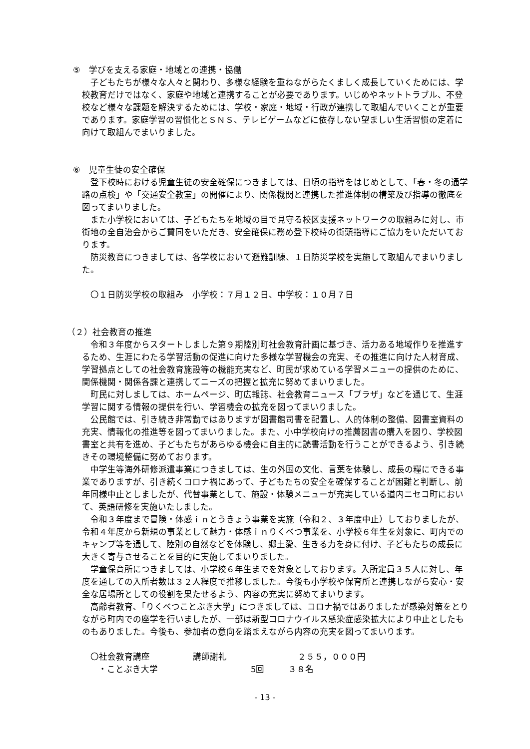⑤　学びを支える家庭・地域との連携・協働
子どもたちが様々な人々と関わり、多様な経験を重ねながらたくましく成長していくためには、学校教育だけではなく、家庭や地域と連携することが必要であります。いじめやネットトラブル、不登校など様々な課題を解決するためには、学校・家庭・地域・行政が連携して取組んでいくことが重要であります。家庭学習の習慣化とＳＮＳ、テレビゲームなどに依存しない望ましい生活習慣の定着に向けて取組んでまいりました。
⑥　児童生徒の安全確保
登下校時における児童生徒の安全確保につきましては、日頃の指導をはじめとして、「春・冬の通学路の点検」や「交通安全教室」の開催により、関係機関と連携した推進体制の構築及び指導の徹底を図ってまいりました。
また小学校においては、子どもたちを地域の目で見守る校区支援ネットワークの取組みに対し、市街地の全自治会からご賛同をいただき、安全確保に務め登下校時の街頭指導にご協力をいただいております。
防災教育につきましては、各学校において避難訓練、１日防災学校を実施して取組んでまいりました。
〇１日防災学校の取組み　小学校：７月１２日、中学校：１０月７日
（２）社会教育の推進
令和３年度からスタートしました第９期陸別町社会教育計画に基づき、活力ある地域作りを推進するため、生涯にわたる学習活動の促進に向けた多様な学習機会の充実、その推進に向けた人材育成、学習拠点としての社会教育施設等の機能充実など、町民が求めている学習メニューの提供のために、関係機関・関係各課と連携してニーズの把握と拡充に努めてまいりました。
町民に対しましては、ホームページ、町広報誌、社会教育ニュース「プラザ」などを通じて、生涯学習に関する情報の提供を行い、学習機会の拡充を図ってまいりました。
公民館では、引き続き非常勤ではありますが図書館司書を配置し、人的体制の整備、図書室資料の充実、情報化の推進等を図ってまいりました。また、小中学校向けの推薦図書の購入を図り、学校図書室と共有を進め、子どもたちがあらゆる機会に自主的に読書活動を行うことができるよう、引き続きその環境整備に努めております。
中学生等海外研修派遣事業につきましては、生の外国の文化、言葉を体験し、成長の糧にできる事業でありますが、引き続くコロナ禍にあって、子どもたちの安全を確保することが困難と判断し、前年同様中止としましたが、代替事業として、施設・体験メニューが充実している道内ニセコ町において、英語研修を実施いたしました。
令和３年度まで冒険・体感ｉｎとうきょう事業を実施（令和２、３年度中止）しておりましたが、令和４年度から新規の事業として魅力・体感ｉｎりくべつ事業を、小学校６年生を対象に、町内でのキャンプ等を通して、陸別の自然などを体験し、郷土愛、生きる力を身に付け、子どもたちの成長に大きく寄与させることを目的に実施してまいりました。
学童保育所につきましては、小学校６年生までを対象としております。入所定員３５人に対し、年度を通しての入所者数は３２人程度で推移しました。今後も小学校や保育所と連携しながら安心・安全な居場所としての役割を果たせるよう、内容の充実に努めてまいります。
高齢者教育、「りくべつことぶき大学」につきましては、コロナ禍ではありましたが感染対策をとりながら町内での座学を行いましたが、一部は新型コロナウイルス感染症感染拡大により中止としたものもありました。今後も、参加者の意向を踏まえながら内容の充実を図ってまいります。
〇社会教育講座 講師謝礼 ２５５，０００円
・ことぶき大学 5回 ３８名
- 13 -